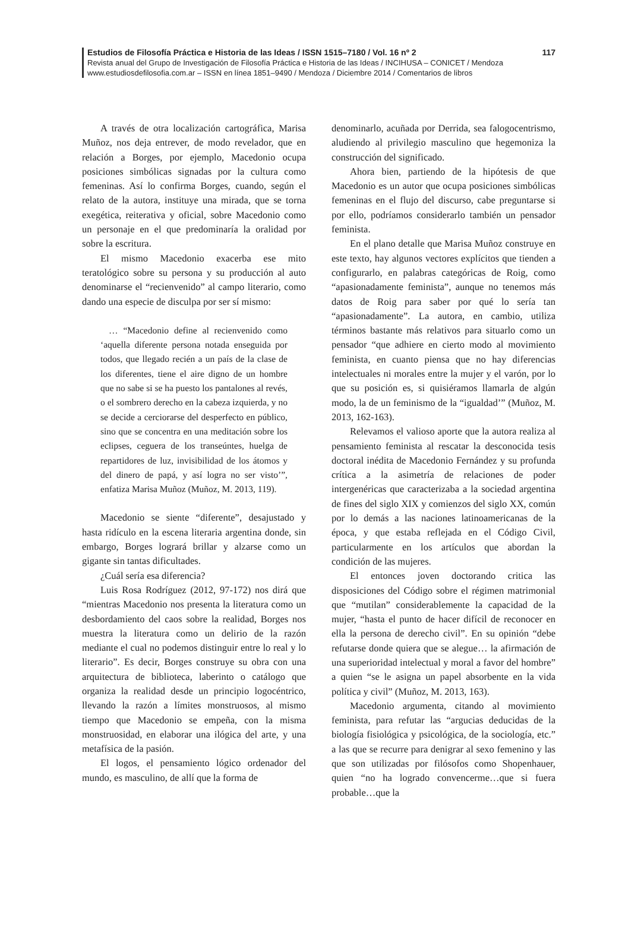117 Estudios de Filosofía Práctica e Historia de las Ideas / ISSN 1515–7180 / Vol. 16 nº 2
Revista anual del Grupo de Investigación de Filosofía Práctica e Historia de las Ideas / INCIHUSA – CONICET / Mendoza
www.estudiosdefilosofia.com.ar – ISSN en línea 1851–9490 / Mendoza / Diciembre 2014 / Comentarios de libros
A través de otra localización cartográfica, Marisa Muñoz, nos deja entrever, de modo revelador, que en relación a Borges, por ejemplo, Macedonio ocupa posiciones simbólicas signadas por la cultura como femeninas. Así lo confirma Borges, cuando, según el relato de la autora, instituye una mirada, que se torna exegética, reiterativa y oficial, sobre Macedonio como un personaje en el que predominaría la oralidad por sobre la escritura.
El mismo Macedonio exacerba ese mito teratológico sobre su persona y su producción al auto denominarse el “recienvenido” al campo literario, como dando una especie de disculpa por ser sí mismo:
… “Macedonio define al recienvenido como ‘aquella diferente persona notada enseguida por todos, que llegado recién a un país de la clase de los diferentes, tiene el aire digno de un hombre que no sabe si se ha puesto los pantalones al revés, o el sombrero derecho en la cabeza izquierda, y no se decide a cerciorarse del desperfecto en público, sino que se concentra en una meditación sobre los eclipses, ceguera de los transeúntes, huelga de repartidores de luz, invisibilidad de los átomos y del dinero de papá, y así logra no ser visto’”, enfatiza Marisa Muñoz (Muñoz, M. 2013, 119).
Macedonio se siente “diferente”, desajustado y hasta ridículo en la escena literaria argentina donde, sin embargo, Borges logrará brillar y alzarse como un gigante sin tantas dificultades.
¿Cuál sería esa diferencia?
Luis Rosa Rodríguez (2012, 97-172) nos dirá que “mientras Macedonio nos presenta la literatura como un desbordamiento del caos sobre la realidad, Borges nos muestra la literatura como un delirio de la razón mediante el cual no podemos distinguir entre lo real y lo literario”. Es decir, Borges construye su obra con una arquitectura de biblioteca, laberinto o catálogo que organiza la realidad desde un principio logocéntrico, llevando la razón a límites monstruosos, al mismo tiempo que Macedonio se empeña, con la misma monstruosidad, en elaborar una ilógica del arte, y una metafísica de la pasión.
El logos, el pensamiento lógico ordenador del mundo, es masculino, de allí que la forma de
denominarlo, acuñada por Derrida, sea falogocentrismo, aludiendo al privilegio masculino que hegemoniza la construcción del significado.
Ahora bien, partiendo de la hipótesis de que Macedonio es un autor que ocupa posiciones simbólicas femeninas en el flujo del discurso, cabe preguntarse si por ello, podríamos considerarlo también un pensador feminista.
En el plano detalle que Marisa Muñoz construye en este texto, hay algunos vectores explícitos que tienden a configurarlo, en palabras categóricas de Roig, como “apasionadamente feminista”, aunque no tenemos más datos de Roig para saber por qué lo sería tan “apasionadamente”. La autora, en cambio, utiliza términos bastante más relativos para situarlo como un pensador “que adhiere en cierto modo al movimiento feminista, en cuanto piensa que no hay diferencias intelectuales ni morales entre la mujer y el varón, por lo que su posición es, si quisiéramos llamarla de algún modo, la de un feminismo de la “igualdad’” (Muñoz, M. 2013, 162-163).
Relevamos el valioso aporte que la autora realiza al pensamiento feminista al rescatar la desconocida tesis doctoral inédita de Macedonio Fernández y su profunda crítica a la asimetría de relaciones de poder intergenéricas que caracterizaba a la sociedad argentina de fines del siglo XIX y comienzos del siglo XX, común por lo demás a las naciones latinoamericanas de la época, y que estaba reflejada en el Código Civil, particularmente en los artículos que abordan la condición de las mujeres.
El entonces joven doctorando critica las disposiciones del Código sobre el régimen matrimonial que “mutilan” considerablemente la capacidad de la mujer, “hasta el punto de hacer difícil de reconocer en ella la persona de derecho civil”. En su opinión “debe refutarse donde quiera que se alegue… la afirmación de una superioridad intelectual y moral a favor del hombre” a quien “se le asigna un papel absorbente en la vida política y civil” (Muñoz, M. 2013, 163).
Macedonio argumenta, citando al movimiento feminista, para refutar las “argucias deducidas de la biología fisiológica y psicológica, de la sociología, etc.” a las que se recurre para denigrar al sexo femenino y las que son utilizadas por filósofos como Shopenhauer, quien “no ha logrado convencerme…que si fuera probable…que la